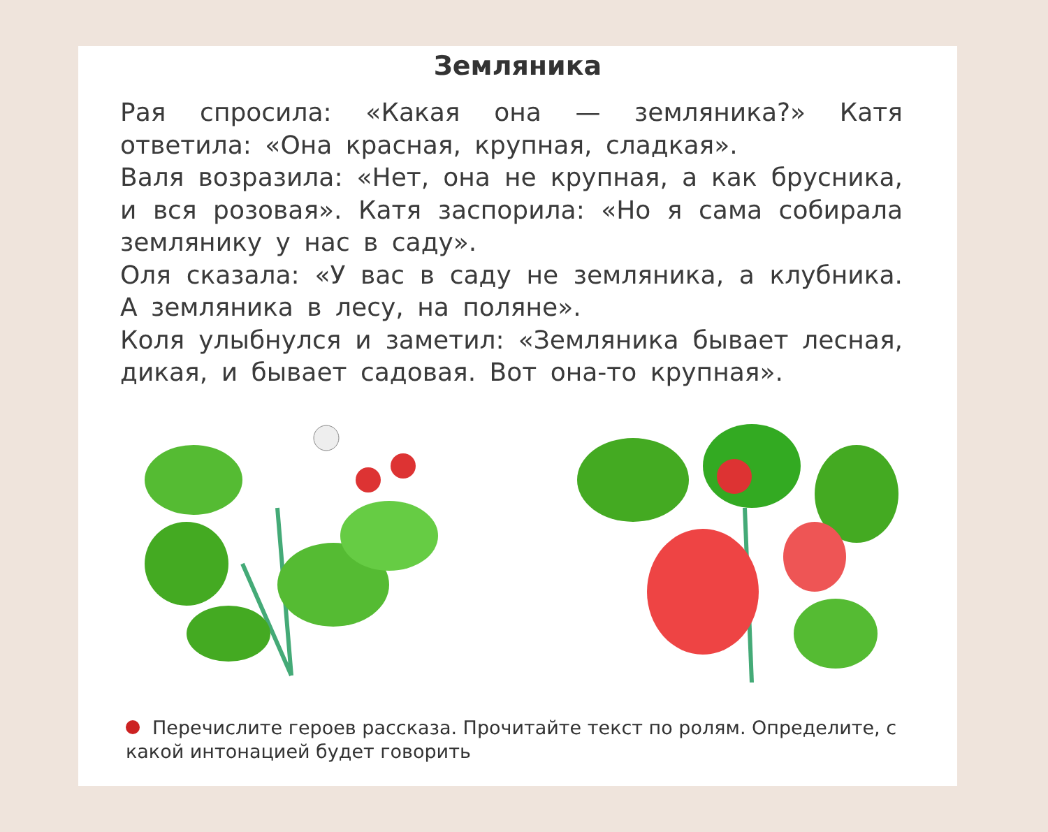Земляника
Рая спросила: «Какая она — земляника?» Катя ответила: «Она красная, крупная, сладкая».
Валя возразила: «Нет, она не крупная, а как брусника, и вся розовая». Катя заспорила: «Но я сама собирала землянику у нас в саду».
Оля сказала: «У вас в саду не земляника, а клубника. А земляника в лесу, на поляне».
Коля улыбнулся и заметил: «Земляника бывает лесная, дикая, и бывает садовая. Вот она-то крупная».
Перечислите героев рассказа. Прочитайте текст по ролям. Определите, с какой интонацией будет говорить